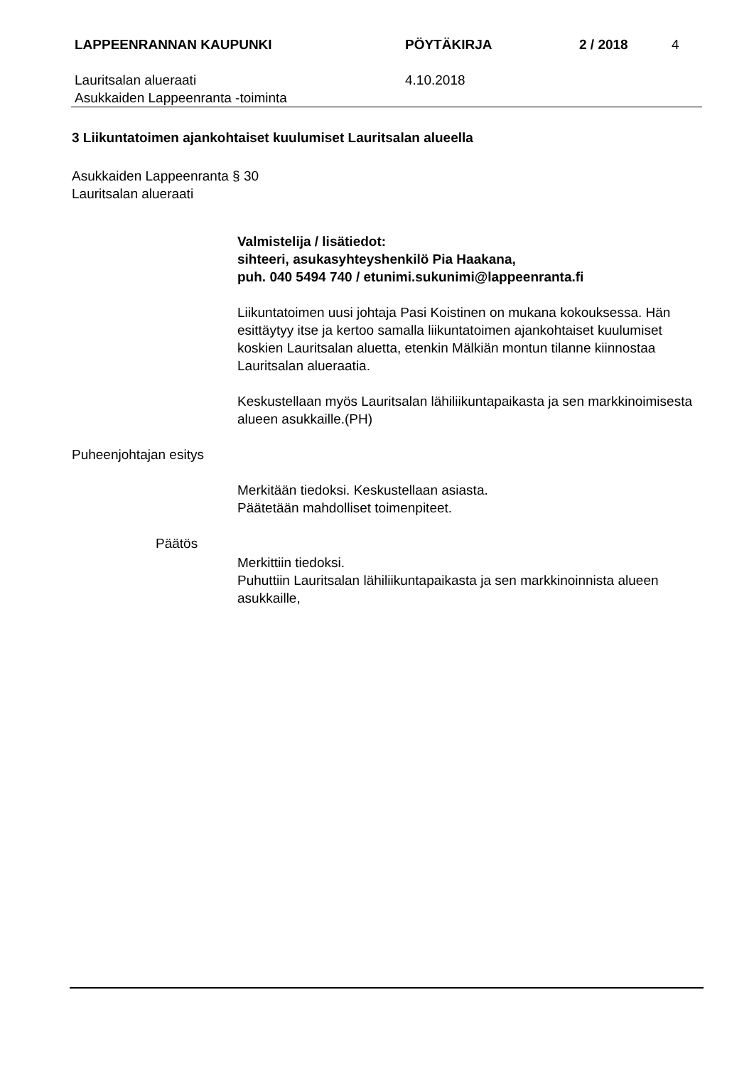LAPPEENRANNAN KAUPUNKI PÖYTÄKIRJA 2 / 2018 4
Lauritsalan alueraati
Asukkaiden Lappeenranta -toiminta
4.10.2018
3 Liikuntatoimen ajankohtaiset kuulumiset Lauritsalan alueella
Asukkaiden Lappeenranta § 30
Lauritsalan alueraati
Valmistelija / lisätiedot:
sihteeri, asukasyhteyshenkilö Pia Haakana,
puh. 040 5494 740 / etunimi.sukunimi@lappeenranta.fi
Liikuntatoimen uusi johtaja Pasi Koistinen on mukana kokouksessa. Hän esittäytyy itse ja kertoo samalla liikuntatoimen ajankohtaiset kuulumiset koskien Lauritsalan aluetta, etenkin Mälkiän montun tilanne kiinnostaa Lauritsalan alueraatia.
Keskustellaan myös Lauritsalan lähiliikuntapaikasta ja sen markkinoimisesta alueen asukkaille.(PH)
Puheenjohtajan esitys
Merkitään tiedoksi. Keskustellaan asiasta.
Päätetään mahdolliset toimenpiteet.
Päätös
Merkittiin tiedoksi.
Puhuttiin Lauritsalan lähiliikuntapaikasta ja sen markkinoinnista alueen asukkaille,